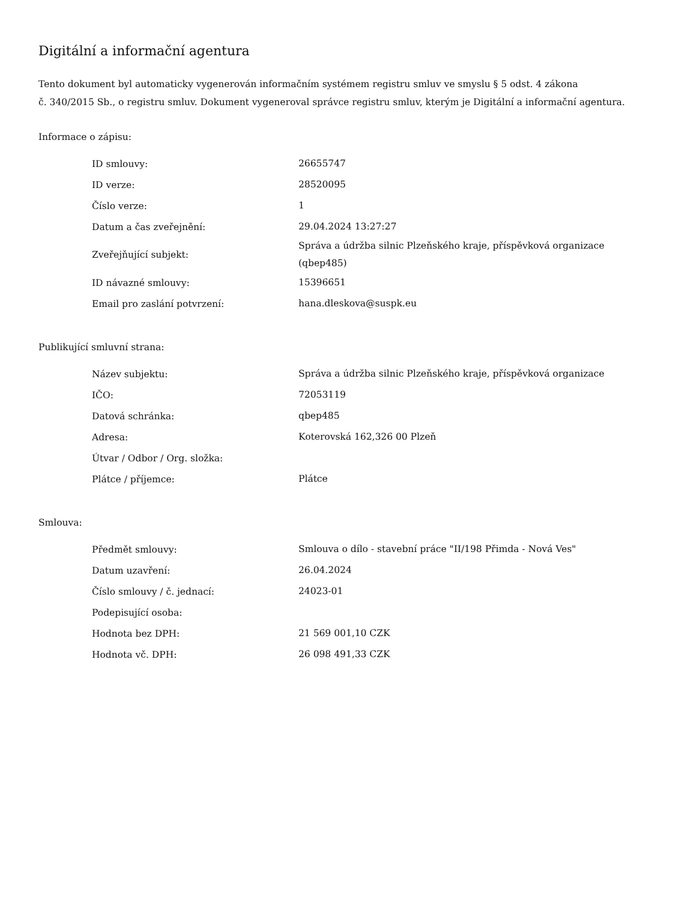Digitální a informační agentura
Tento dokument byl automaticky vygenerován informačním systémem registru smluv ve smyslu § 5 odst. 4 zákona
č. 340/2015 Sb., o registru smluv. Dokument vygeneroval správce registru smluv, kterým je Digitální a informační agentura.
Informace o zápisu:
| ID smlouvy: | 26655747 |
| ID verze: | 28520095 |
| Číslo verze: | 1 |
| Datum a čas zveřejnění: | 29.04.2024 13:27:27 |
| Zveřejňující subjekt: | Správa a údržba silnic Plzeňského kraje, příspěvková organizace (qbep485) |
| ID návazné smlouvy: | 15396651 |
| Email pro zaslání potvrzení: | hana.dleskova@suspk.eu |
Publikující smluvní strana:
| Název subjektu: | Správa a údržba silnic Plzeňského kraje, příspěvková organizace |
| IČO: | 72053119 |
| Datová schránka: | qbep485 |
| Adresa: | Koterovská 162,326 00 Plzeň |
| Útvar / Odbor / Org. složka: | |
| Plátce / příjemce: | Plátce |
Smlouva:
| Předmět smlouvy: | Smlouva o dílo - stavební práce "II/198 Přimda - Nová Ves" |
| Datum uzavření: | 26.04.2024 |
| Číslo smlouvy / č. jednací: | 24023-01 |
| Podepisující osoba: | |
| Hodnota bez DPH: | 21 569 001,10 CZK |
| Hodnota vč. DPH: | 26 098 491,33 CZK |